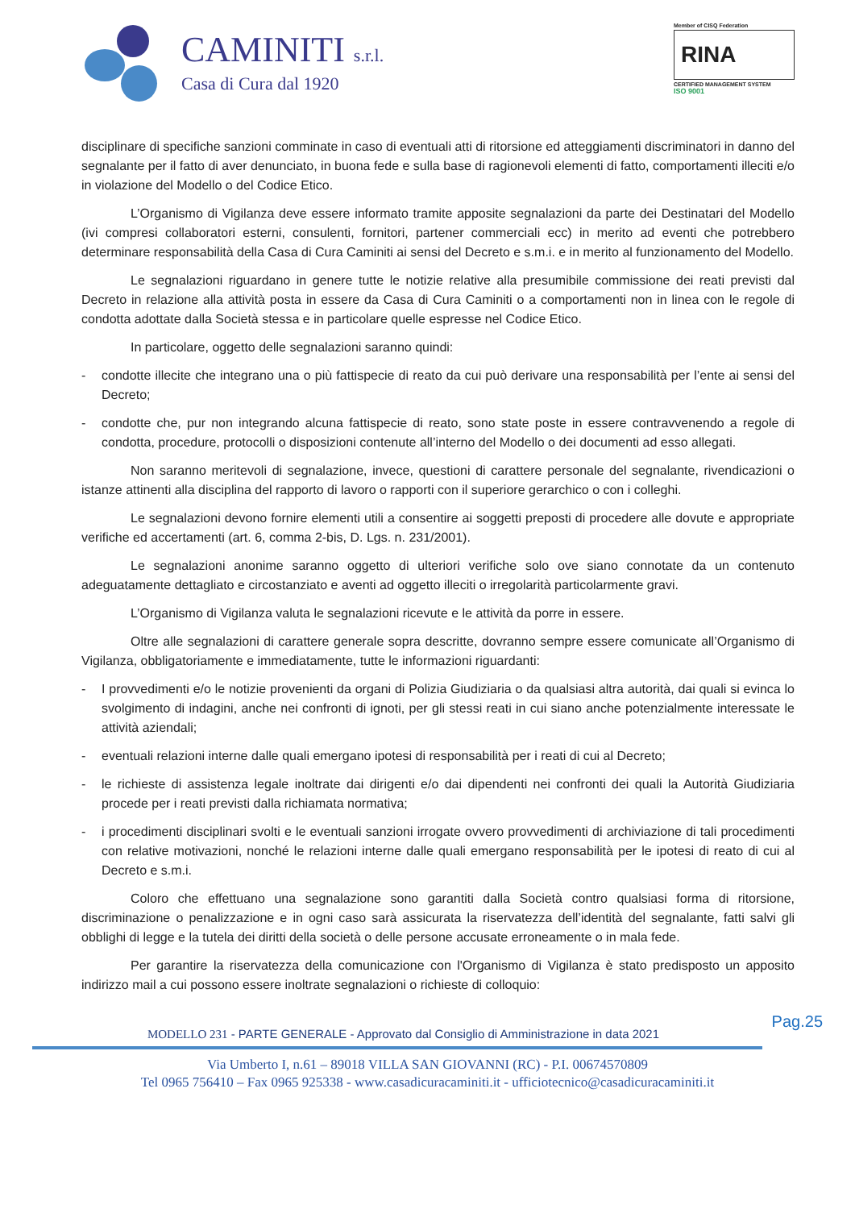CAMINITI s.r.l.
Casa di Cura dal 1920
Member of CISQ Federation
RINA
CERTIFIED MANAGEMENT SYSTEM
ISO 9001
disciplinare di specifiche sanzioni comminate in caso di eventuali atti di ritorsione ed atteggiamenti discriminatori in danno del segnalante per il fatto di aver denunciato, in buona fede e sulla base di ragionevoli elementi di fatto, comportamenti illeciti e/o in violazione del Modello o del Codice Etico.
L’Organismo di Vigilanza deve essere informato tramite apposite segnalazioni da parte dei Destinatari del Modello (ivi compresi collaboratori esterni, consulenti, fornitori, partener commerciali ecc) in merito ad eventi che potrebbero determinare responsabilità della Casa di Cura Caminiti ai sensi del Decreto e s.m.i. e in merito al funzionamento del Modello.
Le segnalazioni riguardano in genere tutte le notizie relative alla presumibile commissione dei reati previsti dal Decreto in relazione alla attività posta in essere da Casa di Cura Caminiti o a comportamenti non in linea con le regole di condotta adottate dalla Società stessa e in particolare quelle espresse nel Codice Etico.
In particolare, oggetto delle segnalazioni saranno quindi:
- condotte illecite che integrano una o più fattispecie di reato da cui può derivare una responsabilità per l’ente ai sensi del Decreto;
- condotte che, pur non integrando alcuna fattispecie di reato, sono state poste in essere contravvenendo a regole di condotta, procedure, protocolli o disposizioni contenute all’interno del Modello o dei documenti ad esso allegati.
Non saranno meritevoli di segnalazione, invece, questioni di carattere personale del segnalante, rivendicazioni o istanze attinenti alla disciplina del rapporto di lavoro o rapporti con il superiore gerarchico o con i colleghi.
Le segnalazioni devono fornire elementi utili a consentire ai soggetti preposti di procedere alle dovute e appropriate verifiche ed accertamenti (art. 6, comma 2-bis, D. Lgs. n. 231/2001).
Le segnalazioni anonime saranno oggetto di ulteriori verifiche solo ove siano connotate da un contenuto adeguatamente dettagliato e circostanziato e aventi ad oggetto illeciti o irregolarità particolarmente gravi.
L’Organismo di Vigilanza valuta le segnalazioni ricevute e le attività da porre in essere.
Oltre alle segnalazioni di carattere generale sopra descritte, dovranno sempre essere comunicate all’Organismo di Vigilanza, obbligatoriamente e immediatamente, tutte le informazioni riguardanti:
- I provvedimenti e/o le notizie provenienti da organi di Polizia Giudiziaria o da qualsiasi altra autorità, dai quali si evinca lo svolgimento di indagini, anche nei confronti di ignoti, per gli stessi reati in cui siano anche potenzialmente interessate le attività aziendali;
- eventuali relazioni interne dalle quali emergano ipotesi di responsabilità per i reati di cui al Decreto;
- le richieste di assistenza legale inoltrate dai dirigenti e/o dai dipendenti nei confronti dei quali la Autorità Giudiziaria procede per i reati previsti dalla richiamata normativa;
- i procedimenti disciplinari svolti e le eventuali sanzioni irrogate ovvero provvedimenti di archiviazione di tali procedimenti con relative motivazioni, nonché le relazioni interne dalle quali emergano responsabilità per le ipotesi di reato di cui al Decreto e s.m.i.
Coloro che effettuano una segnalazione sono garantiti dalla Società contro qualsiasi forma di ritorsione, discriminazione o penalizzazione e in ogni caso sarà assicurata la riservatezza dell’identità del segnalante, fatti salvi gli obblighi di legge e la tutela dei diritti della società o delle persone accusate erroneamente o in mala fede.
Per garantire la riservatezza della comunicazione con l'Organismo di Vigilanza è stato predisposto un apposito indirizzo mail a cui possono essere inoltrate segnalazioni o richieste di colloquio:
Pag.25
MODELLO 231 - PARTE GENERALE - Approvato dal Consiglio di Amministrazione in data 2021
Via Umberto I, n.61 – 89018 VILLA SAN GIOVANNI (RC) - P.I. 00674570809
Tel 0965 756410 – Fax 0965 925338 - www.casadicuracaminiti.it - ufficiotecnico@casadicuracaminiti.it